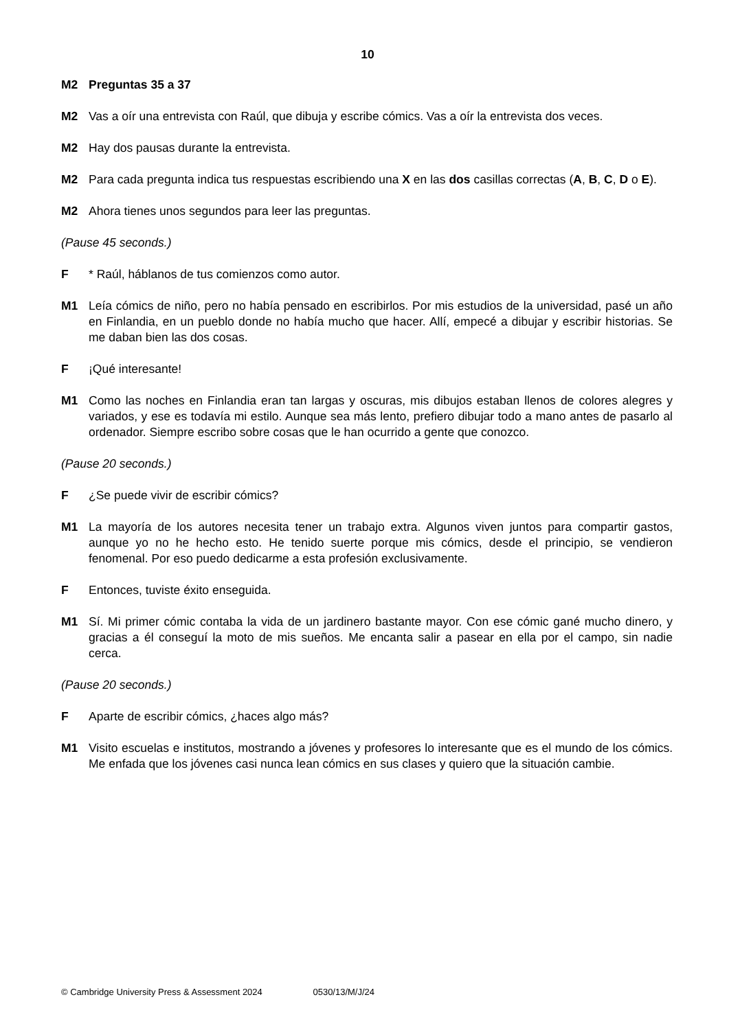10
M2 Preguntas 35 a 37
M2 Vas a oír una entrevista con Raúl, que dibuja y escribe cómics. Vas a oír la entrevista dos veces.
M2 Hay dos pausas durante la entrevista.
M2 Para cada pregunta indica tus respuestas escribiendo una X en las dos casillas correctas (A, B, C, D o E).
M2 Ahora tienes unos segundos para leer las preguntas.
(Pause 45 seconds.)
F * Raúl, háblanos de tus comienzos como autor.
M1 Leía cómics de niño, pero no había pensado en escribirlos. Por mis estudios de la universidad, pasé un año en Finlandia, en un pueblo donde no había mucho que hacer. Allí, empecé a dibujar y escribir historias. Se me daban bien las dos cosas.
F ¡Qué interesante!
M1 Como las noches en Finlandia eran tan largas y oscuras, mis dibujos estaban llenos de colores alegres y variados, y ese es todavía mi estilo. Aunque sea más lento, prefiero dibujar todo a mano antes de pasarlo al ordenador. Siempre escribo sobre cosas que le han ocurrido a gente que conozco.
(Pause 20 seconds.)
F ¿Se puede vivir de escribir cómics?
M1 La mayoría de los autores necesita tener un trabajo extra. Algunos viven juntos para compartir gastos, aunque yo no he hecho esto. He tenido suerte porque mis cómics, desde el principio, se vendieron fenomenal. Por eso puedo dedicarme a esta profesión exclusivamente.
F Entonces, tuviste éxito enseguida.
M1 Sí. Mi primer cómic contaba la vida de un jardinero bastante mayor. Con ese cómic gané mucho dinero, y gracias a él conseguí la moto de mis sueños. Me encanta salir a pasear en ella por el campo, sin nadie cerca.
(Pause 20 seconds.)
F Aparte de escribir cómics, ¿haces algo más?
M1 Visito escuelas e institutos, mostrando a jóvenes y profesores lo interesante que es el mundo de los cómics. Me enfada que los jóvenes casi nunca lean cómics en sus clases y quiero que la situación cambie.
© Cambridge University Press & Assessment 2024 0530/13/M/J/24